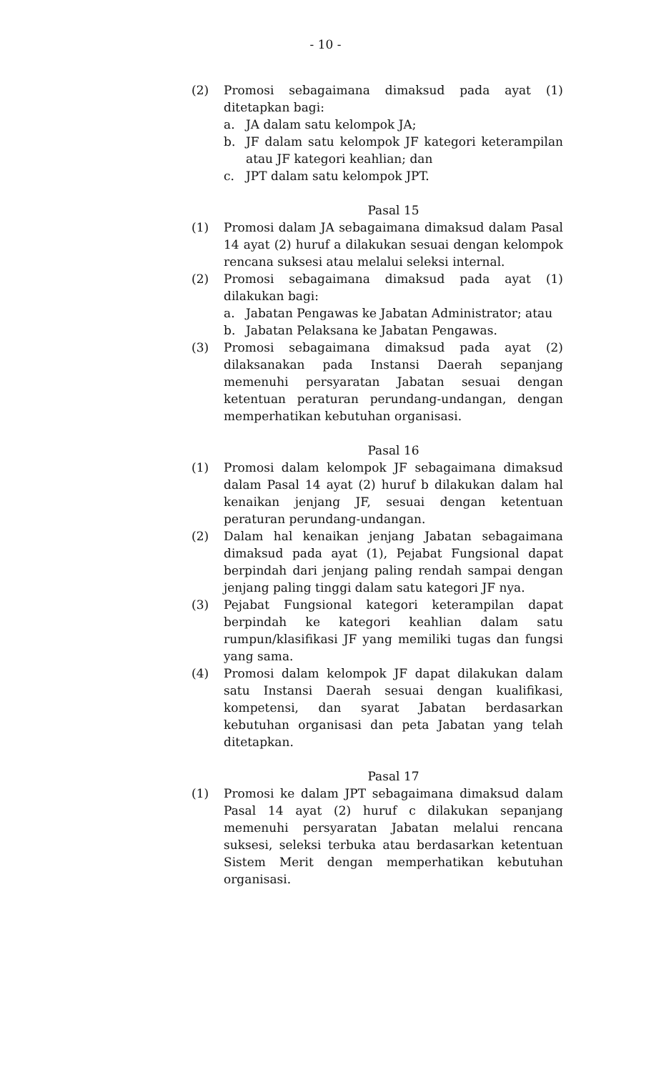- 10 -
(2) Promosi sebagaimana dimaksud pada ayat (1) ditetapkan bagi:
a. JA dalam satu kelompok JA;
b. JF dalam satu kelompok JF kategori keterampilan atau JF kategori keahlian; dan
c. JPT dalam satu kelompok JPT.
Pasal 15
(1) Promosi dalam JA sebagaimana dimaksud dalam Pasal 14 ayat (2) huruf a dilakukan sesuai dengan kelompok rencana suksesi atau melalui seleksi internal.
(2) Promosi sebagaimana dimaksud pada ayat (1) dilakukan bagi:
a. Jabatan Pengawas ke Jabatan Administrator; atau
b. Jabatan Pelaksana ke Jabatan Pengawas.
(3) Promosi sebagaimana dimaksud pada ayat (2) dilaksanakan pada Instansi Daerah sepanjang memenuhi persyaratan Jabatan sesuai dengan ketentuan peraturan perundang-undangan, dengan memperhatikan kebutuhan organisasi.
Pasal 16
(1) Promosi dalam kelompok JF sebagaimana dimaksud dalam Pasal 14 ayat (2) huruf b dilakukan dalam hal kenaikan jenjang JF, sesuai dengan ketentuan peraturan perundang-undangan.
(2) Dalam hal kenaikan jenjang Jabatan sebagaimana dimaksud pada ayat (1), Pejabat Fungsional dapat berpindah dari jenjang paling rendah sampai dengan jenjang paling tinggi dalam satu kategori JF nya.
(3) Pejabat Fungsional kategori keterampilan dapat berpindah ke kategori keahlian dalam satu rumpun/klasifikasi JF yang memiliki tugas dan fungsi yang sama.
(4) Promosi dalam kelompok JF dapat dilakukan dalam satu Instansi Daerah sesuai dengan kualifikasi, kompetensi, dan syarat Jabatan berdasarkan kebutuhan organisasi dan peta Jabatan yang telah ditetapkan.
Pasal 17
(1) Promosi ke dalam JPT sebagaimana dimaksud dalam Pasal 14 ayat (2) huruf c dilakukan sepanjang memenuhi persyaratan Jabatan melalui rencana suksesi, seleksi terbuka atau berdasarkan ketentuan Sistem Merit dengan memperhatikan kebutuhan organisasi.